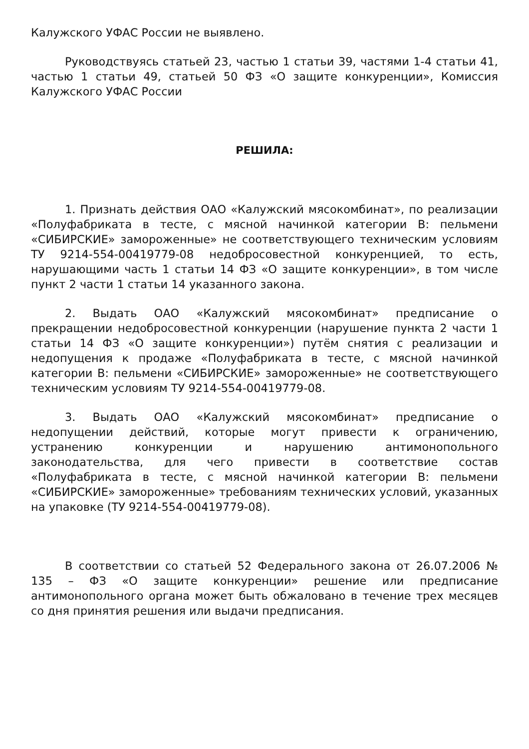Калужского УФАС России не выявлено.
Руководствуясь статьей 23, частью 1 статьи 39, частями 1-4 статьи 41, частью 1 статьи 49, статьей 50 ФЗ «О защите конкуренции», Комиссия Калужского УФАС России
РЕШИЛА:
1. Признать действия ОАО «Калужский мясокомбинат», по реализации «Полуфабриката в тесте, с мясной начинкой категории В: пельмени «СИБИРСКИЕ» замороженные» не соответствующего техническим условиям ТУ 9214-554-00419779-08 недобросовестной конкуренцией, то есть, нарушающими часть 1 статьи 14 ФЗ «О защите конкуренции», в том числе пункт 2 части 1 статьи 14 указанного закона.
2. Выдать ОАО «Калужский мясокомбинат» предписание о прекращении недобросовестной конкуренции (нарушение пункта 2 части 1 статьи 14 ФЗ «О защите конкуренции») путём снятия с реализации и недопущения к продаже «Полуфабриката в тесте, с мясной начинкой категории В: пельмени «СИБИРСКИЕ» замороженные» не соответствующего техническим условиям ТУ 9214-554-00419779-08.
3. Выдать ОАО «Калужский мясокомбинат» предписание о недопущении действий, которые могут привести к ограничению, устранению конкуренции и нарушению антимонопольного законодательства, для чего привести в соответствие состав «Полуфабриката в тесте, с мясной начинкой категории В: пельмени «СИБИРСКИЕ» замороженные» требованиям технических условий, указанных на упаковке (ТУ 9214-554-00419779-08).
В соответствии со статьей 52 Федерального закона от 26.07.2006 № 135 – ФЗ «О защите конкуренции» решение или предписание антимонопольного органа может быть обжаловано в течение трех месяцев со дня принятия решения или выдачи предписания.